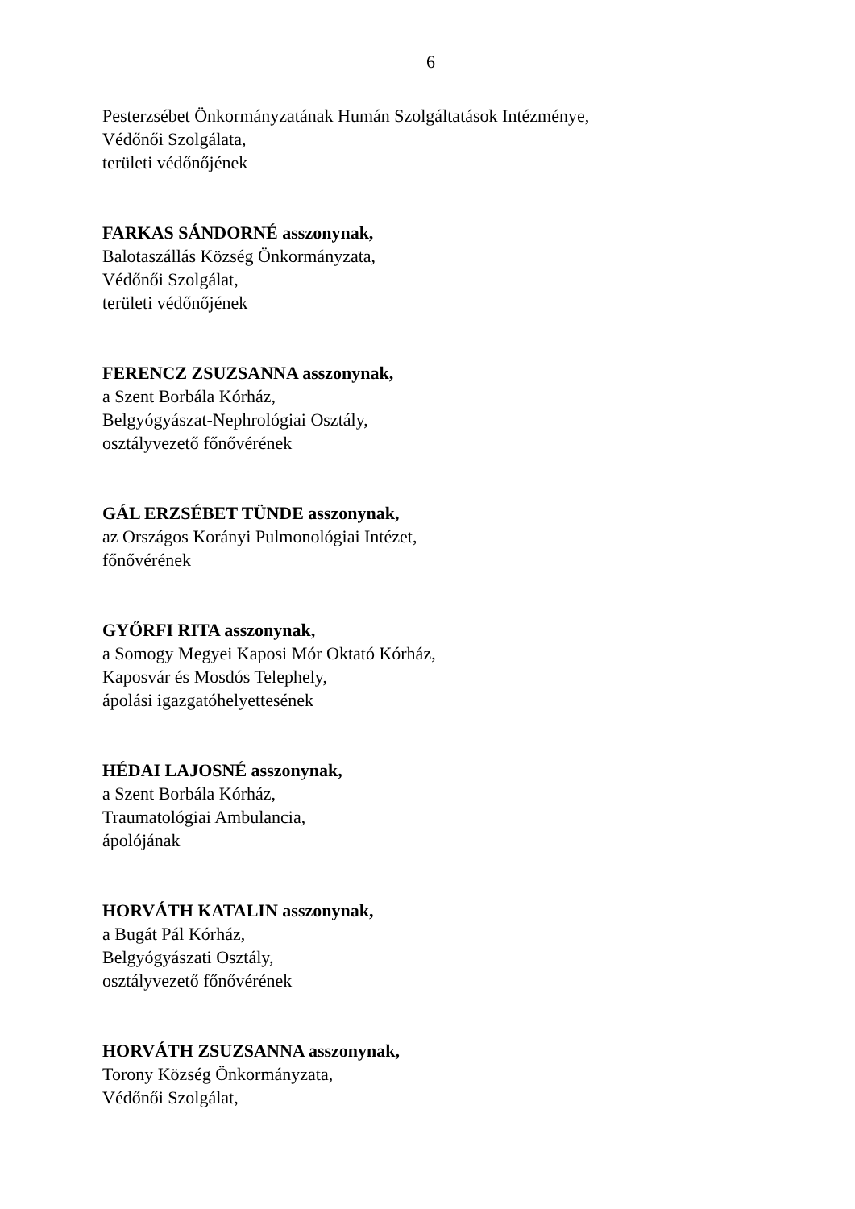6
Pesterzsébet Önkormányzatának Humán Szolgáltatások Intézménye,
Védőnői Szolgálata,
területi védőnőjének
FARKAS SÁNDORNÉ asszonynak,
Balotaszállás Község Önkormányzata,
Védőnői Szolgálat,
területi védőnőjének
FERENCZ ZSUZSANNA asszonynak,
a Szent Borbála Kórház,
Belgyógyászat-Nephrológiai Osztály,
osztályvezető főnővérének
GÁL ERZSÉBET TÜNDE asszonynak,
az Országos Korányi Pulmonológiai Intézet,
főnővérének
GYŐRFI RITA asszonynak,
a Somogy Megyei Kaposi Mór Oktató Kórház,
Kaposvár és Mosdós Telephely,
ápolási igazgatóhelyettesének
HÉDAI LAJOSNÉ asszonynak,
a Szent Borbála Kórház,
Traumatológiai Ambulancia,
ápolójának
HORVÁTH KATALIN asszonynak,
a Bugát Pál Kórház,
Belgyógyászati Osztály,
osztályvezető főnővérének
HORVÁTH ZSUZSANNA asszonynak,
Torony Község Önkormányzata,
Védőnői Szolgálat,